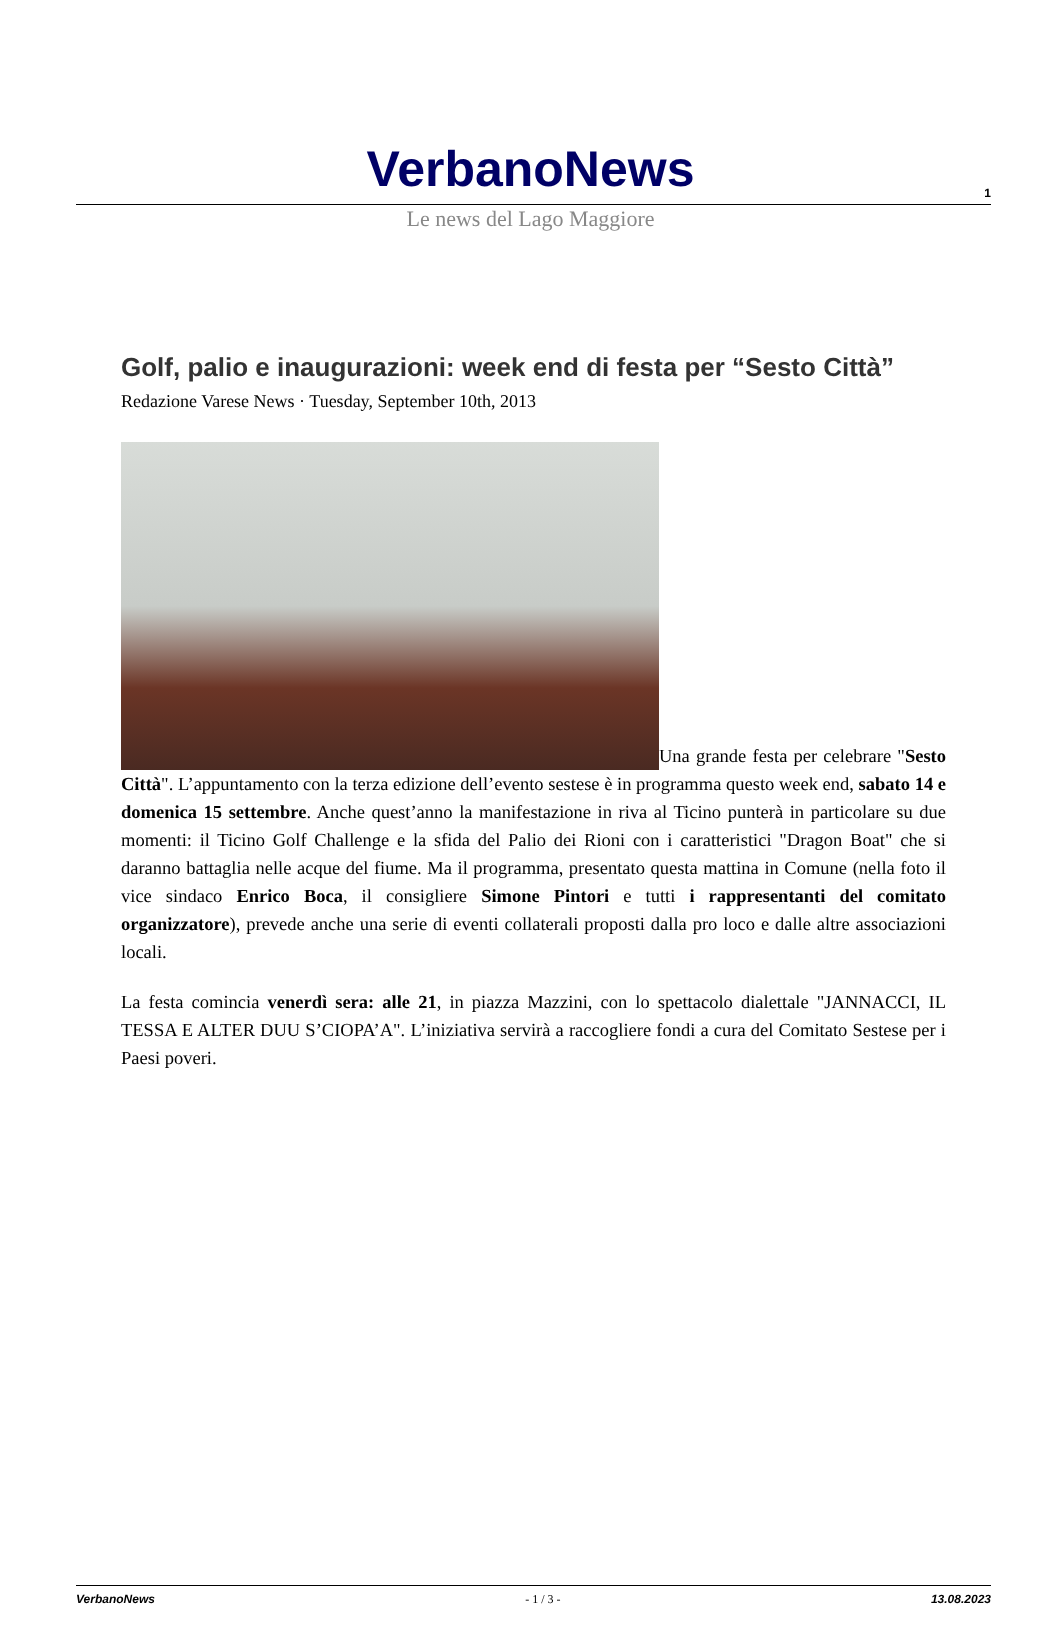1
VerbanoNews
Le news del Lago Maggiore
Golf, palio e inaugurazioni: week end di festa per “Sesto Città”
Redazione Varese News · Tuesday, September 10th, 2013
Una grande festa per celebrare "Sesto Città". L’appuntamento con la terza edizione dell’evento sestese è in programma questo week end, sabato 14 e domenica 15 settembre. Anche quest’anno la manifestazione in riva al Ticino punterà in particolare su due momenti: il Ticino Golf Challenge e la sfida del Palio dei Rioni con i caratteristici "Dragon Boat" che si daranno battaglia nelle acque del fiume. Ma il programma, presentato questa mattina in Comune (nella foto il vice sindaco Enrico Boca, il consigliere Simone Pintori e tutti i rappresentanti del comitato organizzatore), prevede anche una serie di eventi collaterali proposti dalla pro loco e dalle altre associazioni locali.
La festa comincia venerdì sera: alle 21, in piazza Mazzini, con lo spettacolo dialettale "JANNACCI, IL TESSA E ALTER DUU S’CIOPA’A". L’iniziativa servirà a raccogliere fondi a cura del Comitato Sestese per i Paesi poveri.
VerbanoNews - 1 / 3 - 13.08.2023